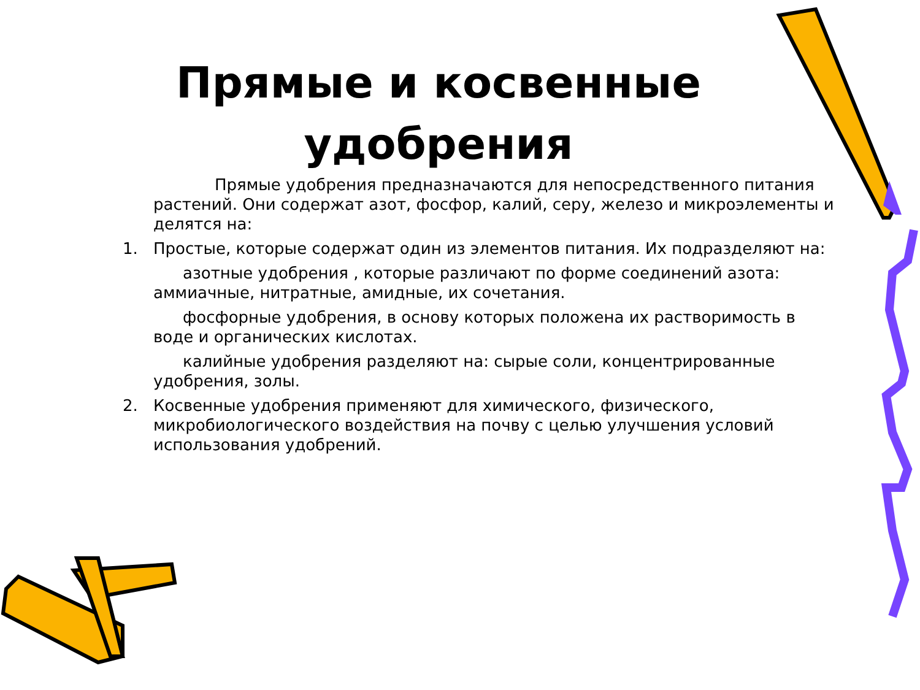Прямые и косвенные удобрения
Прямые удобрения предназначаются для непосредственного питания растений. Они содержат азот, фосфор, калий, серу, железо и микроэлементы и делятся на:
1. Простые, которые содержат один из элементов питания. Их подразделяют на:
азотные удобрения , которые различают по форме соединений азота: аммиачные, нитратные, амидные, их сочетания.
фосфорные удобрения, в основу которых положена их растворимость в воде и органических кислотах.
калийные удобрения разделяют на: сырые соли, концентрированные удобрения, золы.
2. Косвенные удобрения применяют для химического, физического, микробиологического воздействия на почву с целью улучшения условий использования удобрений.